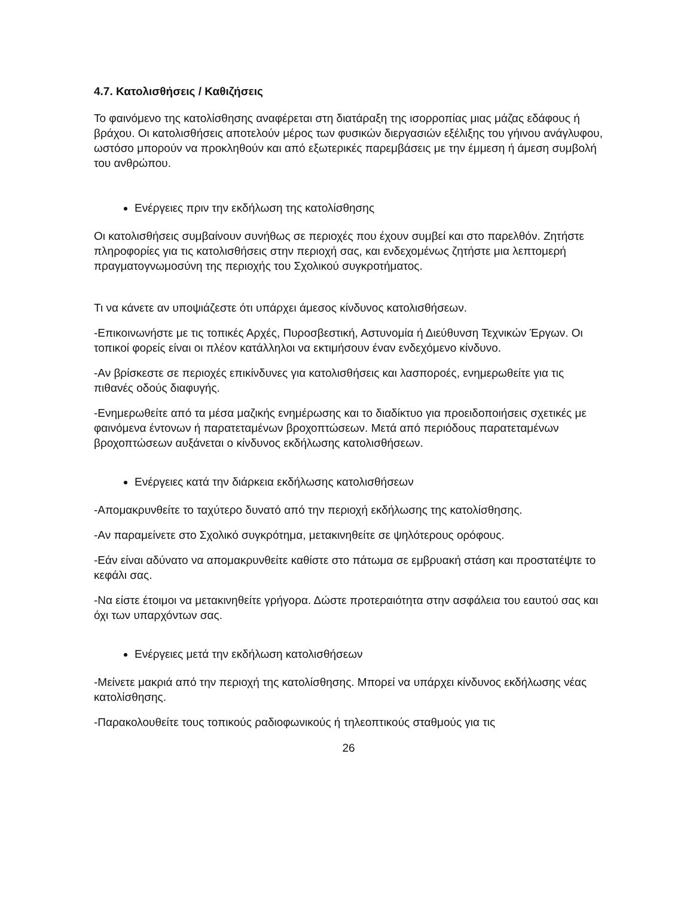4.7. Κατολισθήσεις / Καθιζήσεις
Το φαινόμενο της κατολίσθησης αναφέρεται στη διατάραξη της ισορροπίας μιας μάζας εδάφους ή βράχου. Οι κατολισθήσεις αποτελούν μέρος των φυσικών διεργασιών εξέλιξης του γήινου ανάγλυφου, ωστόσο μπορούν να προκληθούν και από εξωτερικές παρεμβάσεις με την έμμεση ή άμεση συμβολή του ανθρώπου.
Ενέργειες πριν την εκδήλωση της κατολίσθησης
Οι κατολισθήσεις συμβαίνουν συνήθως σε περιοχές που έχουν συμβεί και στο παρελθόν. Ζητήστε πληροφορίες για τις κατολισθήσεις στην περιοχή σας, και ενδεχομένως ζητήστε μια λεπτομερή πραγματογνωμοσύνη της περιοχής του Σχολικού συγκροτήματος.
Τι να κάνετε αν υποψιάζεστε ότι υπάρχει άμεσος κίνδυνος κατολισθήσεων.
-Επικοινωνήστε με τις τοπικές Αρχές, Πυροσβεστική, Αστυνομία ή Διεύθυνση Τεχνικών Έργων. Οι τοπικοί φορείς είναι οι πλέον κατάλληλοι να εκτιμήσουν έναν ενδεχόμενο κίνδυνο.
-Αν βρίσκεστε σε περιοχές επικίνδυνες για κατολισθήσεις και λασπορoές, ενημερωθείτε για τις πιθανές οδούς διαφυγής.
-Ενημερωθείτε από τα μέσα μαζικής ενημέρωσης και το διαδίκτυο για προειδοποιήσεις σχετικές με φαινόμενα έντονων ή παρατεταμένων βροχοπτώσεων. Μετά από περιόδους παρατεταμένων βροχοπτώσεων αυξάνεται ο κίνδυνος εκδήλωσης κατολισθήσεων.
Ενέργειες κατά την διάρκεια εκδήλωσης κατολισθήσεων
-Απομακρυνθείτε το ταχύτερο δυνατό από την περιοχή εκδήλωσης της κατολίσθησης.
-Αν παραμείνετε στο Σχολικό συγκρότημα, μετακινηθείτε σε ψηλότερους ορόφους.
-Εάν είναι αδύνατο να απομακρυνθείτε καθίστε στο πάτωμα σε εμβρυακή στάση και προστατέψτε το κεφάλι σας.
-Να είστε έτοιμοι να μετακινηθείτε γρήγορα. Δώστε προτεραιότητα στην ασφάλεια του εαυτού σας και όχι των υπαρχόντων σας.
Ενέργειες μετά την εκδήλωση κατολισθήσεων
-Μείνετε μακριά από την περιοχή της κατολίσθησης. Μπορεί να υπάρχει κίνδυνος εκδήλωσης νέας κατολίσθησης.
-Παρακολουθείτε τους τοπικούς ραδιοφωνικούς ή τηλεοπτικούς σταθμούς για τις
26